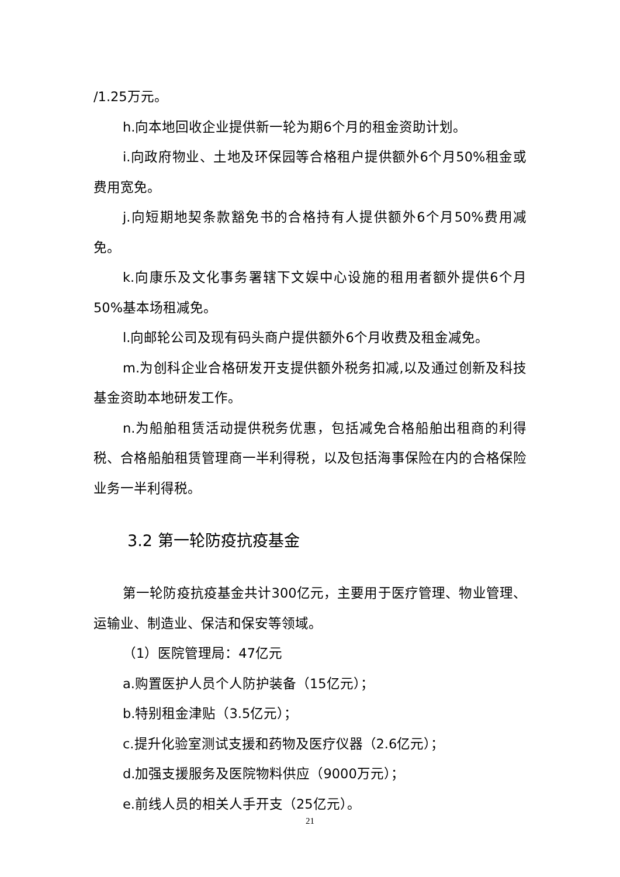/1.25万元。
h.向本地回收企业提供新一轮为期6个月的租金资助计划。
i.向政府物业、土地及环保园等合格租户提供额外6个月50%租金或费用宽免。
j.向短期地契条款豁免书的合格持有人提供额外6个月50%费用减免。
k.向康乐及文化事务署辖下文娱中心设施的租用者额外提供6个月50%基本场租减免。
l.向邮轮公司及现有码头商户提供额外6个月收费及租金减免。
m.为创科企业合格研发开支提供额外税务扣减,以及通过创新及科技基金资助本地研发工作。
n.为船舶租赁活动提供税务优惠，包括减免合格船舶出租商的利得税、合格船舶租赁管理商一半利得税，以及包括海事保险在内的合格保险业务一半利得税。
3.2 第一轮防疫抗疫基金
第一轮防疫抗疫基金共计300亿元，主要用于医疗管理、物业管理、运输业、制造业、保洁和保安等领域。
（1）医院管理局：47亿元
a.购置医护人员个人防护装备（15亿元）；
b.特别租金津贴（3.5亿元）；
c.提升化验室测试支援和药物及医疗仪器（2.6亿元）；
d.加强支援服务及医院物料供应（9000万元）；
e.前线人员的相关人手开支（25亿元）。
21